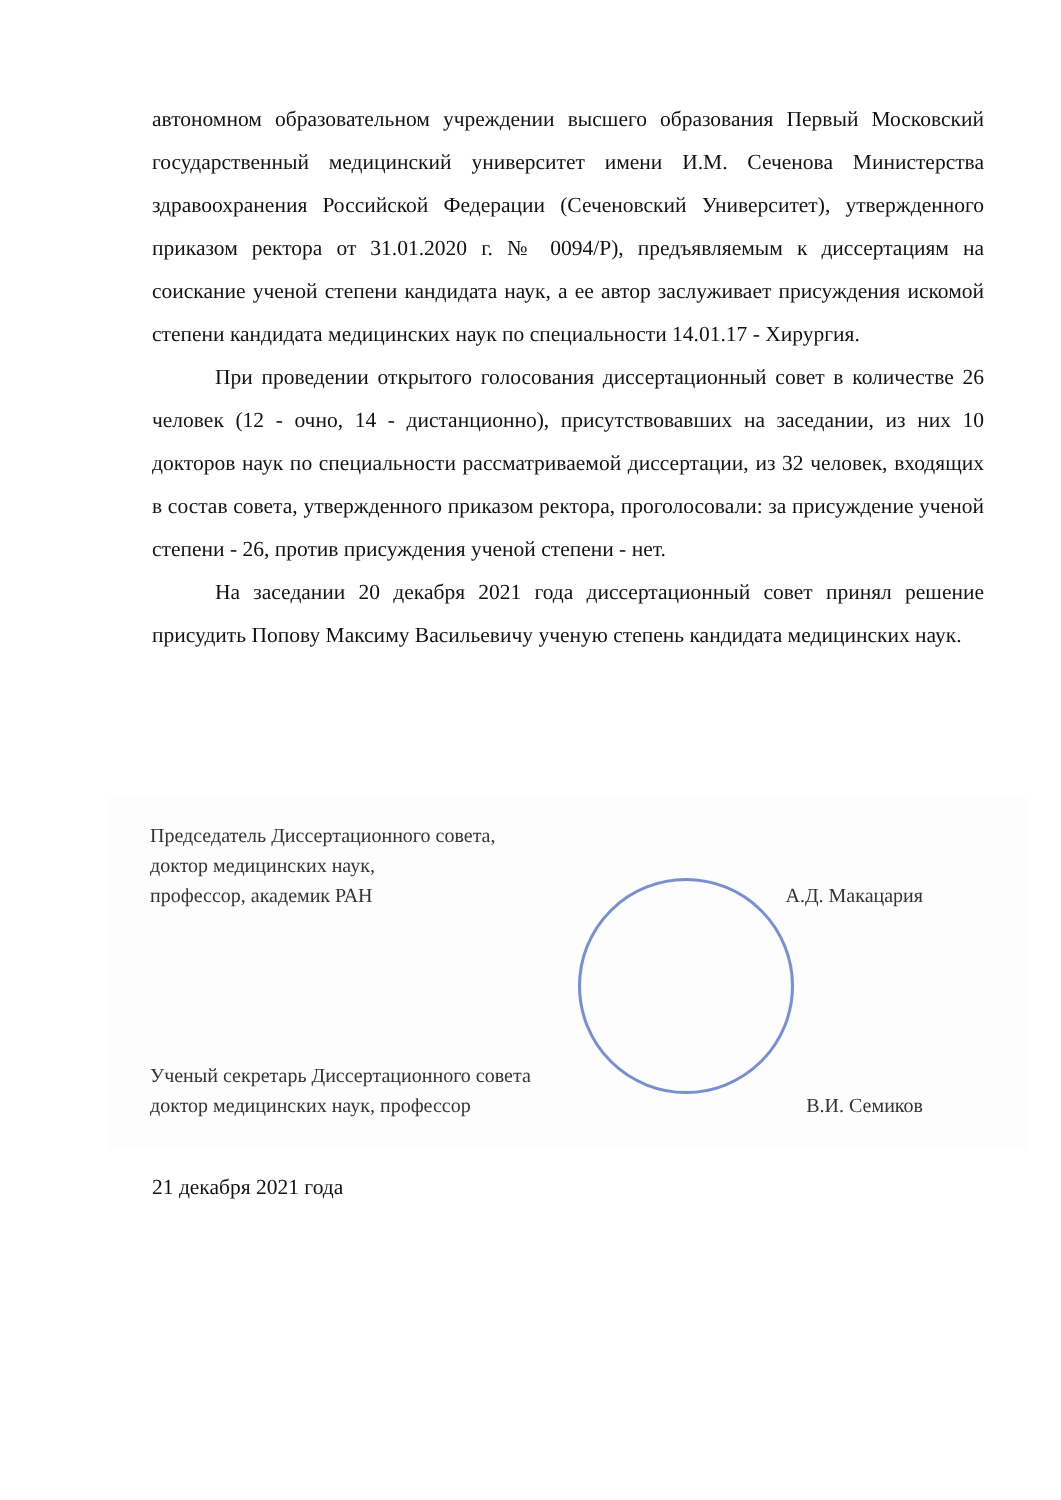автономном образовательном учреждении высшего образования Первый Московский государственный медицинский университет имени И.М. Сеченова Министерства здравоохранения Российской Федерации (Сеченовский Университет), утвержденного приказом ректора от 31.01.2020 г. № 0094/Р), предъявляемым к диссертациям на соискание ученой степени кандидата наук, а ее автор заслуживает присуждения искомой степени кандидата медицинских наук по специальности 14.01.17 - Хирургия.
При проведении открытого голосования диссертационный совет в количестве 26 человек (12 - очно, 14 - дистанционно), присутствовавших на заседании, из них 10 докторов наук по специальности рассматриваемой диссертации, из 32 человек, входящих в состав совета, утвержденного приказом ректора, проголосовали: за присуждение ученой степени - 26, против присуждения ученой степени - нет.
На заседании 20 декабря 2021 года диссертационный совет принял решение присудить Попову Максиму Васильевичу ученую степень кандидата медицинских наук.
Председатель Диссертационного совета,
доктор медицинских наук,
профессор, академик РАН
А.Д. Макацария
Ученый секретарь Диссертационного совета
доктор медицинских наук, профессор
В.И. Семиков
21 декабря 2021 года